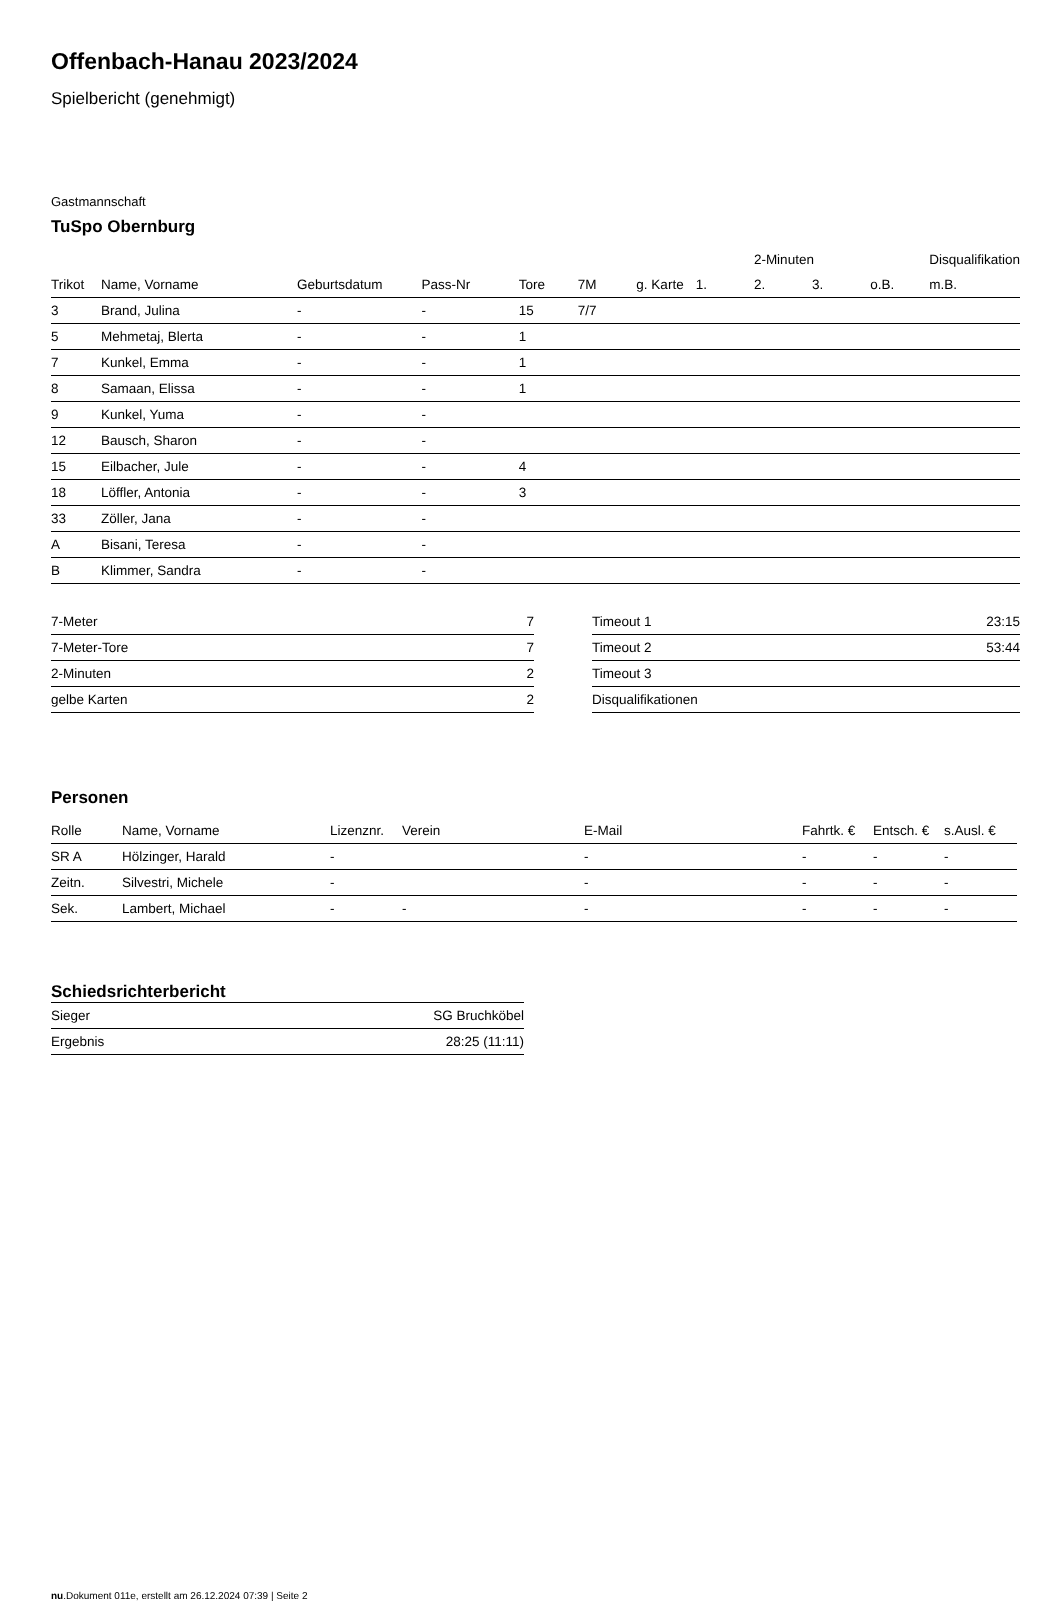Offenbach-Hanau 2023/2024
Spielbericht (genehmigt)
Gastmannschaft
TuSpo Obernburg
| | | | | | | | | 2-Minuten | | | Disqualifikation |
| --- | --- | --- | --- | --- | --- | --- | --- | --- | --- | --- | --- |
| Trikot | Name, Vorname | Geburtsdatum | Pass-Nr | Tore | 7M | g. Karte | 1. | 2. | 3. | o.B. | m.B. |
| 3 | Brand, Julina | - | - | 15 | 7/7 | | | | | | |
| 5 | Mehmetaj, Blerta | - | - | 1 | | | | | | | |
| 7 | Kunkel, Emma | - | - | 1 | | | | | | | |
| 8 | Samaan, Elissa | - | - | 1 | | | | | | | |
| 9 | Kunkel, Yuma | - | - | | | | | | | | |
| 12 | Bausch, Sharon | - | - | | | | | | | | |
| 15 | Eilbacher, Jule | - | - | 4 | | | | | | | |
| 18 | Löffler, Antonia | - | - | 3 | | | | | | | |
| 33 | Zöller, Jana | - | - | | | | | | | | |
| A | Bisani, Teresa | - | - | | | | | | | | |
| B | Klimmer, Sandra | - | - | | | | | | | | |
| 7-Meter | 7 |
| 7-Meter-Tore | 7 |
| 2-Minuten | 2 |
| gelbe Karten | 2 |
| Timeout 1 | 23:15 |
| Timeout 2 | 53:44 |
| Timeout 3 | |
| Disqualifikationen | |
Personen
| Rolle | Name, Vorname | Lizenznr. | Verein | E-Mail | Fahrtk. € | Entsch. € | s.Ausl. € |
| --- | --- | --- | --- | --- | --- | --- | --- |
| SR A | Hölzinger, Harald | - | | - | - | - | - |
| Zeitn. | Silvestri, Michele | - | | - | - | - | - |
| Sek. | Lambert, Michael | - | - | - | - | - | - |
Schiedsrichterbericht
| Sieger | SG Bruchköbel |
| Ergebnis | 28:25 (11:11) |
nu.Dokument 011e, erstellt am 26.12.2024 07:39 | Seite 2